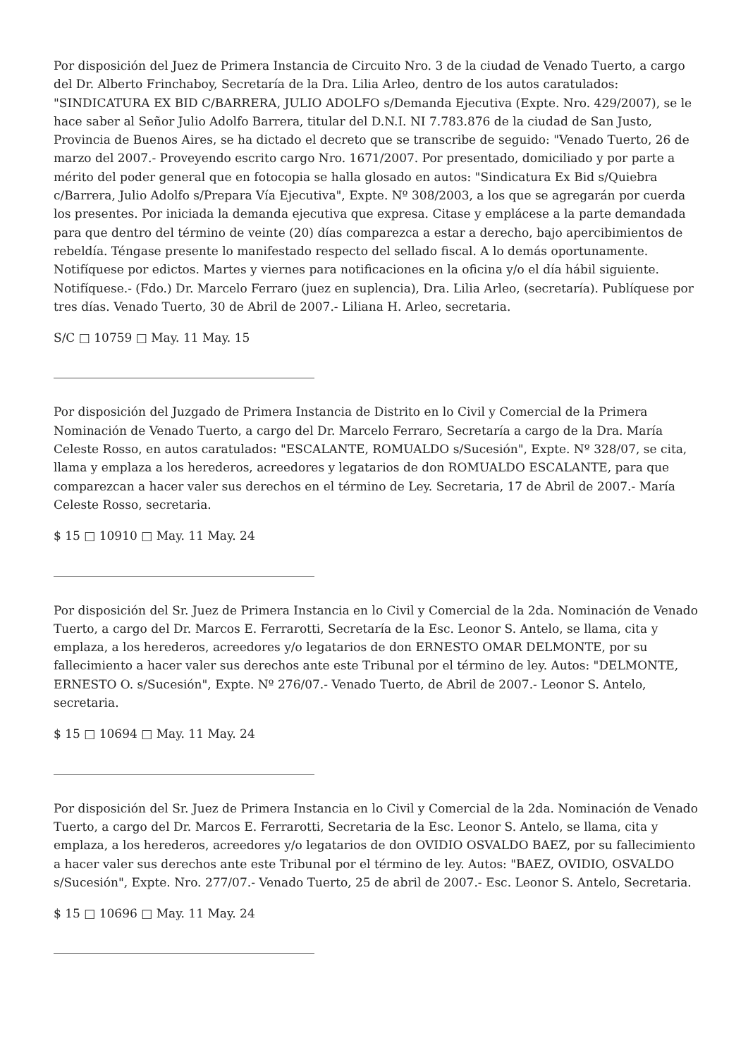Por disposición del Juez de Primera Instancia de Circuito Nro. 3 de la ciudad de Venado Tuerto, a cargo del Dr. Alberto Frinchaboy, Secretaría de la Dra. Lilia Arleo, dentro de los autos caratulados: "SINDICATURA EX BID C/BARRERA, JULIO ADOLFO s/Demanda Ejecutiva (Expte. Nro. 429/2007), se le hace saber al Señor Julio Adolfo Barrera, titular del D.N.I. NI 7.783.876 de la ciudad de San Justo, Provincia de Buenos Aires, se ha dictado el decreto que se transcribe de seguido: "Venado Tuerto, 26 de marzo del 2007.- Proveyendo escrito cargo Nro. 1671/2007. Por presentado, domiciliado y por parte a mérito del poder general que en fotocopia se halla glosado en autos: "Sindicatura Ex Bid s/Quiebra c/Barrera, Julio Adolfo s/Prepara Vía Ejecutiva", Expte. Nº 308/2003, a los que se agregarán por cuerda los presentes. Por iniciada la demanda ejecutiva que expresa. Citase y emplácese a la parte demandada para que dentro del término de veinte (20) días comparezca a estar a derecho, bajo apercibimientos de rebeldía. Téngase presente lo manifestado respecto del sellado fiscal. A lo demás oportunamente. Notifíquese por edictos. Martes y viernes para notificaciones en la oficina y/o el día hábil siguiente. Notifíquese.- (Fdo.) Dr. Marcelo Ferraro (juez en suplencia), Dra. Lilia Arleo, (secretaría). Publíquese por tres días. Venado Tuerto, 30 de Abril de 2007.- Liliana H. Arleo, secretaria.
S/C □ 10759 □ May. 11 May. 15
Por disposición del Juzgado de Primera Instancia de Distrito en lo Civil y Comercial de la Primera Nominación de Venado Tuerto, a cargo del Dr. Marcelo Ferraro, Secretaría a cargo de la Dra. María Celeste Rosso, en autos caratulados: "ESCALANTE, ROMUALDO s/Sucesión", Expte. Nº 328/07, se cita, llama y emplaza a los herederos, acreedores y legatarios de don ROMUALDO ESCALANTE, para que comparezcan a hacer valer sus derechos en el término de Ley. Secretaria, 17 de Abril de 2007.- María Celeste Rosso, secretaria.
$ 15 □ 10910 □ May. 11 May. 24
Por disposición del Sr. Juez de Primera Instancia en lo Civil y Comercial de la 2da. Nominación de Venado Tuerto, a cargo del Dr. Marcos E. Ferrarotti, Secretaría de la Esc. Leonor S. Antelo, se llama, cita y emplaza, a los herederos, acreedores y/o legatarios de don ERNESTO OMAR DELMONTE, por su fallecimiento a hacer valer sus derechos ante este Tribunal por el término de ley. Autos: "DELMONTE, ERNESTO O. s/Sucesión", Expte. Nº 276/07.- Venado Tuerto, de Abril de 2007.- Leonor S. Antelo, secretaria.
$ 15 □ 10694 □ May. 11 May. 24
Por disposición del Sr. Juez de Primera Instancia en lo Civil y Comercial de la 2da. Nominación de Venado Tuerto, a cargo del Dr. Marcos E. Ferrarotti, Secretaria de la Esc. Leonor S. Antelo, se llama, cita y emplaza, a los herederos, acreedores y/o legatarios de don OVIDIO OSVALDO BAEZ, por su fallecimiento a hacer valer sus derechos ante este Tribunal por el término de ley. Autos: "BAEZ, OVIDIO, OSVALDO s/Sucesión", Expte. Nro. 277/07.- Venado Tuerto, 25 de abril de 2007.- Esc. Leonor S. Antelo, Secretaria.
$ 15 □ 10696 □ May. 11 May. 24